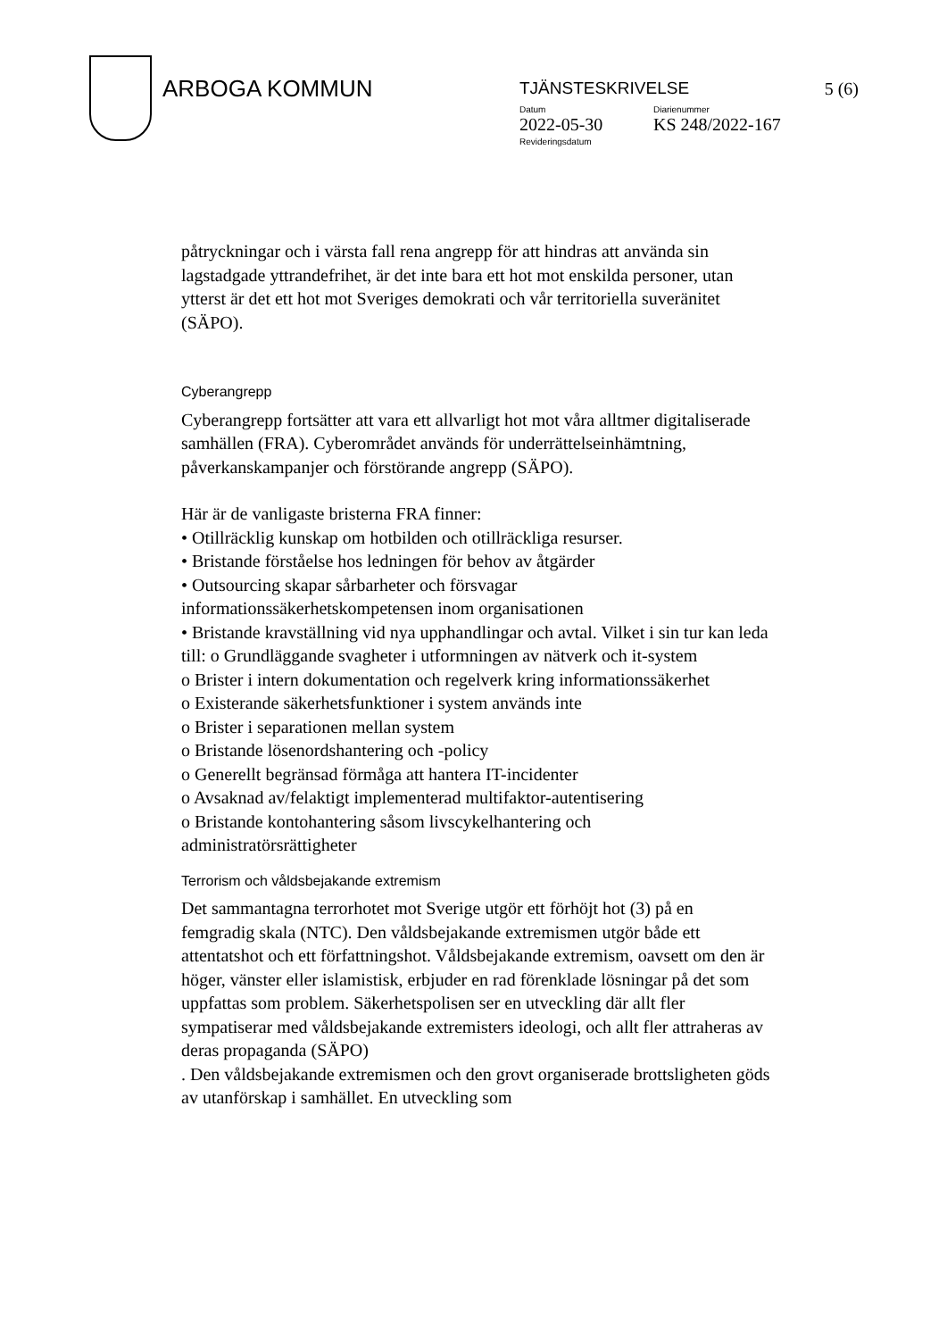ARBOGA KOMMUN
TJÄNSTESKRIVELSE 5 (6)
Datum Diarienummer
2022-05-30 KS 248/2022-167
Revideringsdatum
påtryckningar och i värsta fall rena angrepp för att hindras att använda sin lagstadgade yttrandefrihet, är det inte bara ett hot mot enskilda personer, utan ytterst är det ett hot mot Sveriges demokrati och vår territoriella suveränitet (SÄPO).
Cyberangrepp
Cyberangrepp fortsätter att vara ett allvarligt hot mot våra alltmer digitaliserade samhällen (FRA). Cyberområdet används för underrättelseinhämtning, påverkanskampanjer och förstörande angrepp (SÄPO).
Här är de vanligaste bristerna FRA finner:
• Otillräcklig kunskap om hotbilden och otillräckliga resurser.
• Bristande förståelse hos ledningen för behov av åtgärder
• Outsourcing skapar sårbarheter och försvagar informationssäkerhetskompetensen inom organisationen
• Bristande kravställning vid nya upphandlingar och avtal. Vilket i sin tur kan leda till: o Grundläggande svagheter i utformningen av nätverk och it-system
o Brister i intern dokumentation och regelverk kring informationssäkerhet
o Existerande säkerhetsfunktioner i system används inte
o Brister i separationen mellan system
o Bristande lösenordshantering och -policy
o Generellt begränsad förmåga att hantera IT-incidenter
o Avsaknad av/felaktigt implementerad multifaktor-autentisering
o Bristande kontohantering såsom livscykelhantering och administratörsrättigheter
Terrorism och våldsbejakande extremism
Det sammantagna terrorhotet mot Sverige utgör ett förhöjt hot (3) på en femgradig skala (NTC). Den våldsbejakande extremismen utgör både ett attentatshot och ett författningshot. Våldsbejakande extremism, oavsett om den är höger, vänster eller islamistisk, erbjuder en rad förenklade lösningar på det som uppfattas som problem. Säkerhetspolisen ser en utveckling där allt fler sympatiserar med våldsbejakande extremisters ideologi, och allt fler attraheras av deras propaganda (SÄPO)
. Den våldsbejakande extremismen och den grovt organiserade brottsligheten göds av utanförskap i samhället. En utveckling som